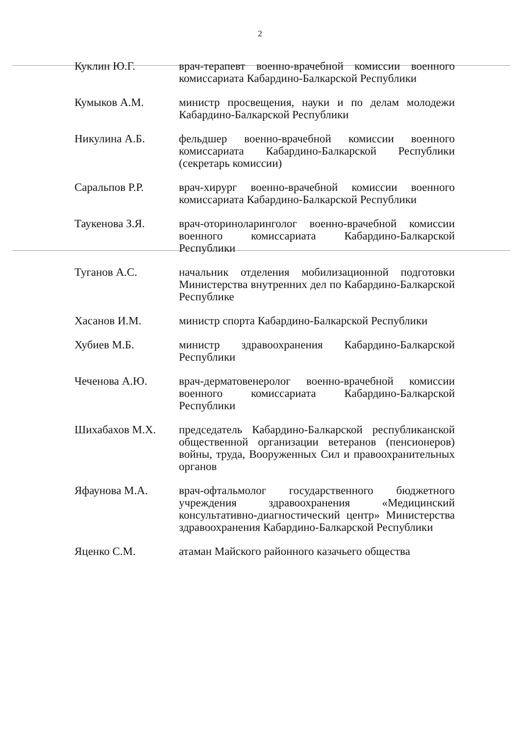2
| Куклин Ю.Г. | врач-терапевт военно-врачебной комиссии военного комиссариата Кабардино-Балкарской Республики |
| Кумыков А.М. | министр просвещения, науки и по делам молодежи Кабардино-Балкарской Республики |
| Никулина А.Б. | фельдшер военно-врачебной комиссии военного комиссариата Кабардино-Балкарской Республики (секретарь комиссии) |
| Саральпов Р.Р. | врач-хирург военно-врачебной комиссии военного комиссариата Кабардино-Балкарской Республики |
| Таукенова З.Я. | врач-оториноларинголог военно-врачебной комиссии военного комиссариата Кабардино-Балкарской Республики |
| Туганов А.С. | начальник отделения мобилизационной подготовки Министерства внутренних дел по Кабардино-Балкарской Республике |
| Хасанов И.М. | министр спорта Кабардино-Балкарской Республики |
| Хубиев М.Б. | министр здравоохранения Кабардино-Балкарской Республики |
| Чеченова А.Ю. | врач-дерматовенеролог военно-врачебной комиссии военного комиссариата Кабардино-Балкарской Республики |
| Шихабахов М.Х. | председатель Кабардино-Балкарской республиканской общественной организации ветеранов (пенсионеров) войны, труда, Вооруженных Сил и правоохранительных органов |
| Яфаунова М.А. | врач-офтальмолог государственного бюджетного учреждения здравоохранения «Медицинский консультативно-диагностический центр» Министерства здравоохранения Кабардино-Балкарской Республики |
| Яценко С.М. | атаман Майского районного казачьего общества |